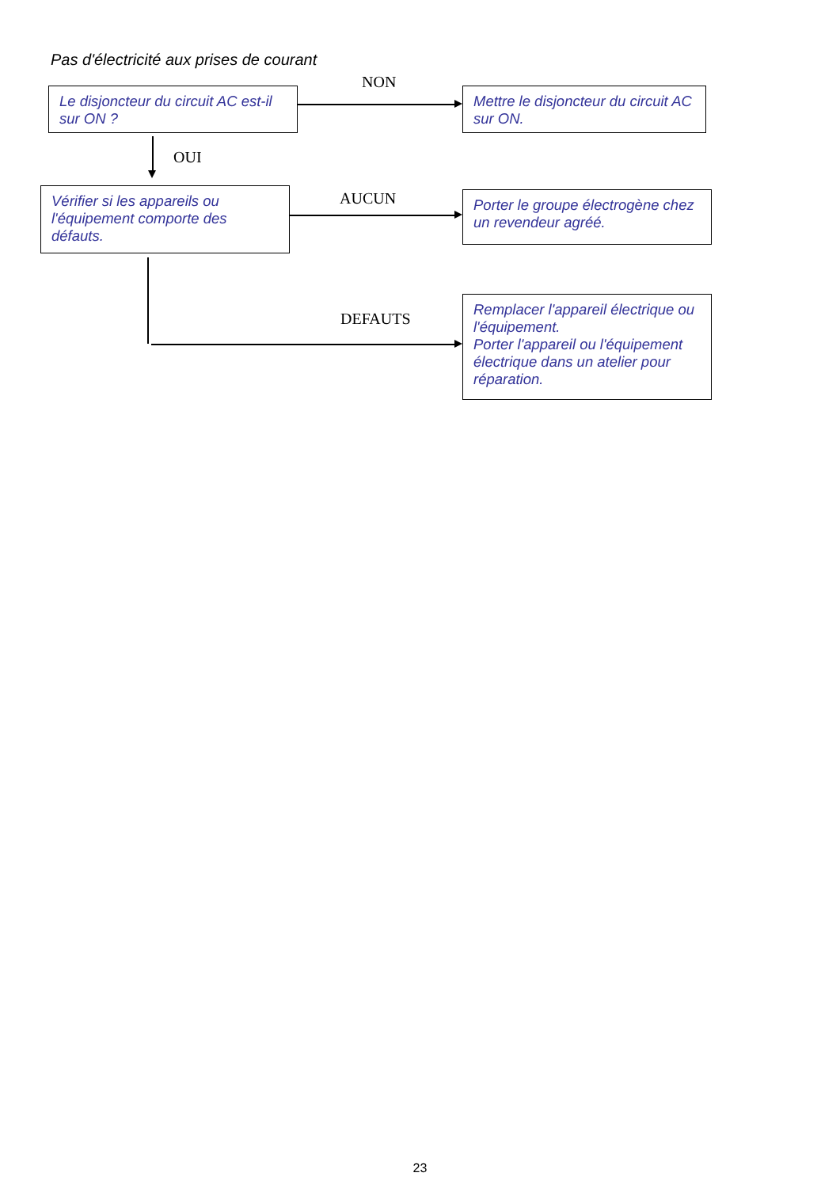Pas d'électricité aux prises de courant
Le disjoncteur du circuit AC est-il sur ON ?
NON
Mettre le disjoncteur du circuit AC sur ON.
OUI
Vérifier si les appareils ou l'équipement comporte des défauts.
AUCUN
Porter le groupe électrogène chez un revendeur agréé.
DEFAUTS
Remplacer l'appareil électrique ou l'équipement.
Porter l'appareil ou l'équipement électrique dans un atelier pour réparation.
23